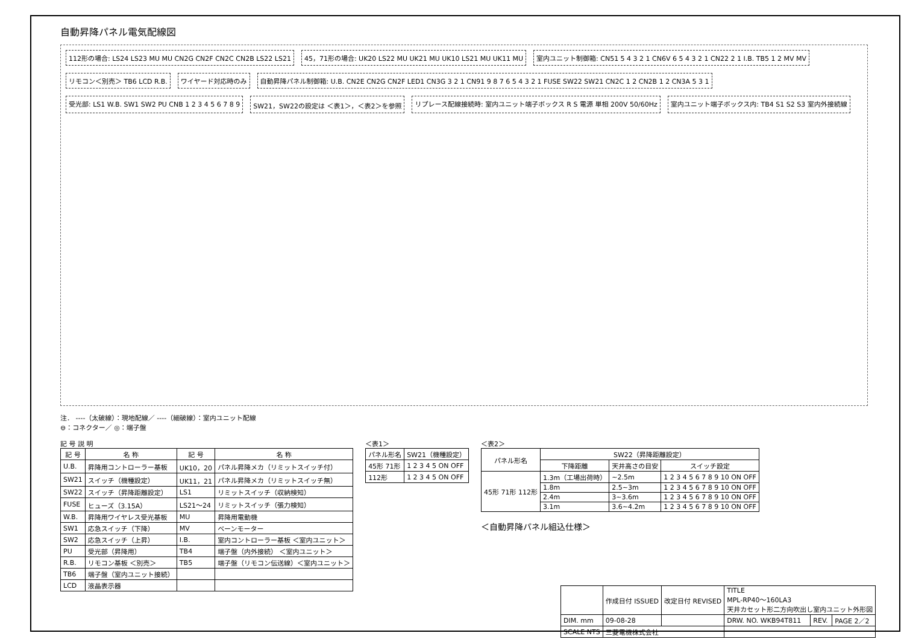自動昇降パネル電気配線図
112形の場合: LS24 LS23 MU MU CN2G CN2F CN2C CN2B LS22 LS21
45，71形の場合: UK20 LS22 MU UK21 MU UK10 LS21 MU UK11 MU
室内ユニット制御箱: CN51 5 4 3 2 1 CN6V 6 5 4 3 2 1 CN22 2 1 I.B. TB5 1 2 MV MV
リモコン＜別売＞ TB6 LCD R.B.
ワイヤード対応時のみ
自動昇降パネル制御箱: U.B. CN2E CN2G CN2F LED1 CN3G 3 2 1 CN91 9 8 7 6 5 4 3 2 1 FUSE SW22 SW21 CN2C 1 2 CN2B 1 2 CN3A 5 3 1
受光部: LS1 W.B. SW1 SW2 PU CNB 1 2 3 4 5 6 7 8 9
SW21，SW22の設定は ＜表1＞，＜表2＞を参照
リプレース配線接続時: 室内ユニット端子ボックス R S 電源 単相 200V 50/60Hz
室内ユニット端子ボックス内: TB4 S1 S2 S3 室内外接続線
注． ----（太破線）：現地配線／ ----（細破線）：室内ユニット配線
⊖：コネクター／ ◎：端子盤
記 号 説 明
| 記 号 | 名 称 | 記 号 | 名 称 |
| --- | --- | --- | --- |
| U.B. | 昇降用コントローラー基板 | UK10，20 | パネル昇降メカ（リミットスイッチ付） |
| SW21 | スイッチ（機種設定） | UK11，21 | パネル昇降メカ（リミットスイッチ無） |
| SW22 | スイッチ（昇降距離設定） | LS1 | リミットスイッチ（収納検知） |
| FUSE | ヒューズ（3.15A） | LS21～24 | リミットスイッチ（張力検知） |
| W.B. | 昇降用ワイヤレス受光基板 | MU | 昇降用電動機 |
| SW1 | 応急スイッチ（下降） | MV | ベーンモーター |
| SW2 | 応急スイッチ（上昇） | I.B. | 室内コントローラー基板 ＜室内ユニット＞ |
| PU | 受光部（昇降用） | TB4 | 端子盤（内外接続） ＜室内ユニット＞ |
| R.B. | リモコン基板 ＜別売＞ | TB5 | 端子盤（リモコン伝送線）＜室内ユニット＞ |
| TB6 | 端子盤（室内ユニット接続） | | |
| LCD | 液晶表示器 | | |
＜表1＞
| パネル形名 | SW21（機種設定） |
| --- | --- |
| 45形 71形 | 1 2 3 4 5 ON OFF |
| 112形 | 1 2 3 4 5 ON OFF |
＜表2＞
| パネル形名 | SW22（昇降距離設定） | | |
| --- | --- | --- | --- |
| | 下降距離 | 天井高さの目安 | スイッチ設定 |
| 45形 71形 112形 | 1.3m（工場出荷時） | ~2.5m | 1 2 3 4 5 6 7 8 9 10 ON OFF |
| | 1.8m | 2.5~3m | 1 2 3 4 5 6 7 8 9 10 ON OFF |
| | 2.4m | 3~3.6m | 1 2 3 4 5 6 7 8 9 10 ON OFF |
| | 3.1m | 3.6~4.2m | 1 2 3 4 5 6 7 8 9 10 ON OFF |
＜自動昇降パネル組込仕様＞
| | 作成日付 ISSUED | 改定日付 REVISED | TITLE MPL-RP40～160LA3 天井カセット形二方向吹出し室内ユニット外形図 | | |
| DIM. mm | 09-08-28 | | DRW. NO. WKB94T811 | REV. | PAGE 2／2 |
| SCALE NTS | 三菱電機株式会社 | | | | |